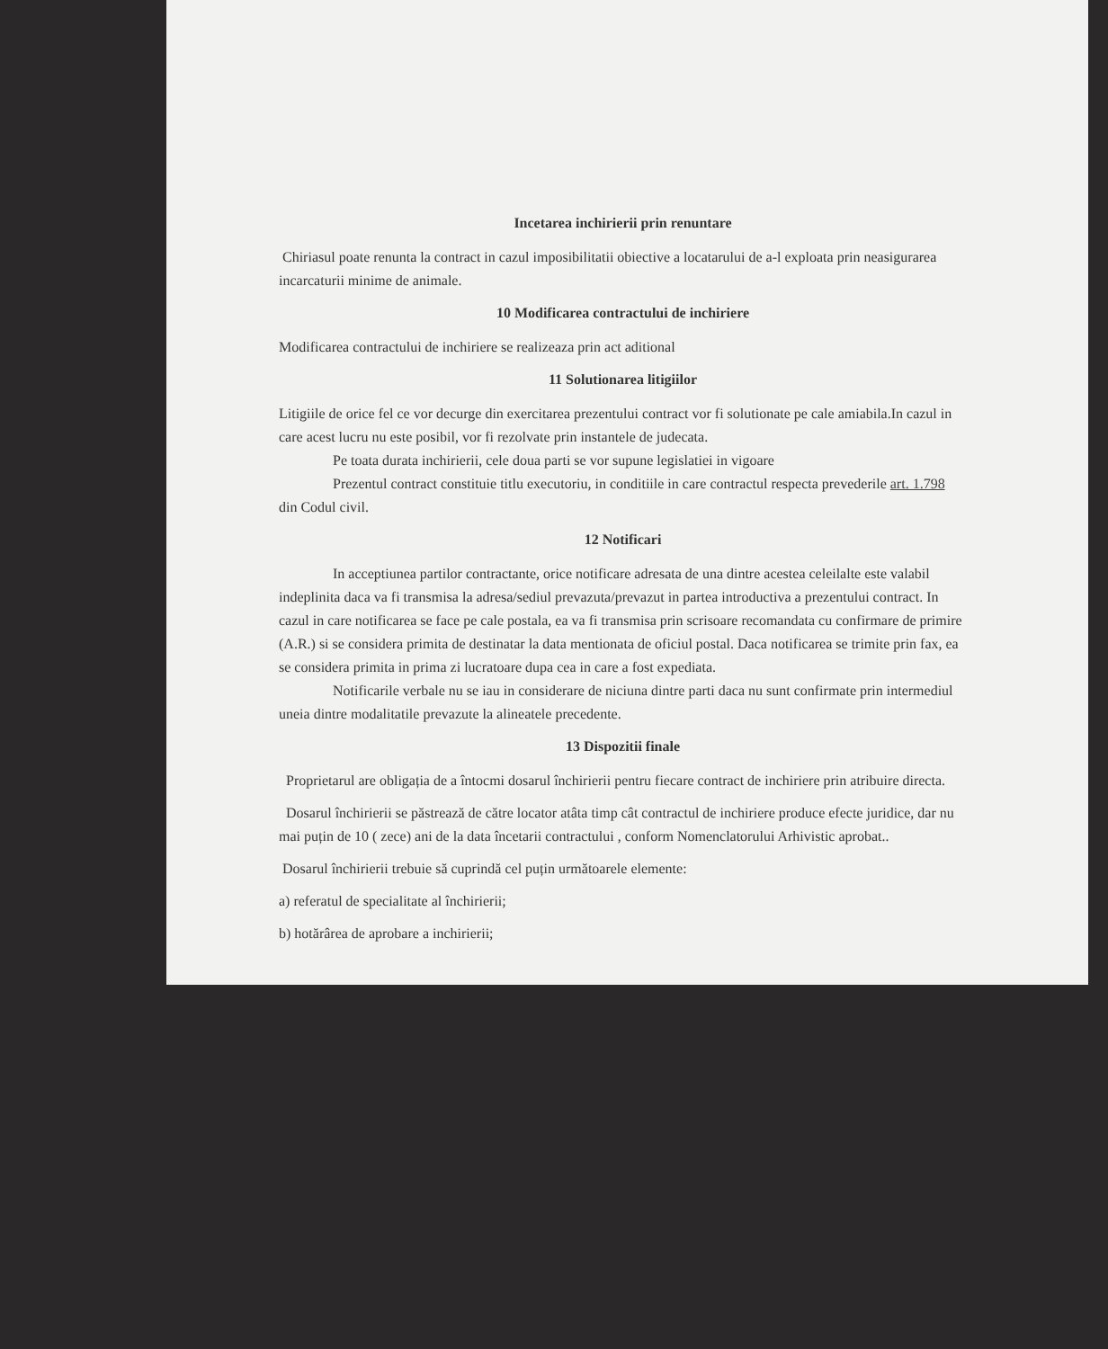Incetarea inchirierii prin renuntare
Chiriasul poate renunta la contract in cazul imposibilitatii obiective a locatarului de a-l exploata prin neasigurarea incarcaturii minime de animale.
10 Modificarea contractului de inchiriere
Modificarea contractului de inchiriere se realizeaza prin act aditional
11 Solutionarea litigiilor
Litigiile de orice fel ce vor decurge din exercitarea prezentului contract vor fi solutionate pe cale amiabila.In cazul in care acest lucru nu este posibil, vor fi rezolvate prin instantele de judecata.
Pe toata durata inchirierii, cele doua parti se vor supune legislatiei in vigoare
Prezentul contract constituie titlu executoriu, in conditiile in care contractul respecta prevederile art. 1.798 din Codul civil.
12 Notificari
In acceptiunea partilor contractante, orice notificare adresata de una dintre acestea celeilalte este valabil indeplinita daca va fi transmisa la adresa/sediul prevazuta/prevazut in partea introductiva a prezentului contract. In cazul in care notificarea se face pe cale postala, ea va fi transmisa prin scrisoare recomandata cu confirmare de primire (A.R.) si se considera primita de destinatar la data mentionata de oficiul postal. Daca notificarea se trimite prin fax, ea se considera primita in prima zi lucratoare dupa cea in care a fost expediata.
Notificarile verbale nu se iau in considerare de niciuna dintre parti daca nu sunt confirmate prin intermediul uneia dintre modalitatile prevazute la alineatele precedente.
13 Dispozitii finale
Proprietarul are obligația de a întocmi dosarul închirierii pentru fiecare contract de inchiriere prin atribuire directa.
Dosarul închirierii se păstrează de către locator atâta timp cât contractul de inchiriere produce efecte juridice, dar nu mai puțin de 10 ( zece) ani de la data încetarii contractului , conform Nomenclatorului Arhivistic aprobat..
Dosarul închirierii trebuie să cuprindă cel puțin următoarele elemente:
a) referatul de specialitate al închirierii;
b) hotărârea de aprobare a inchirierii;